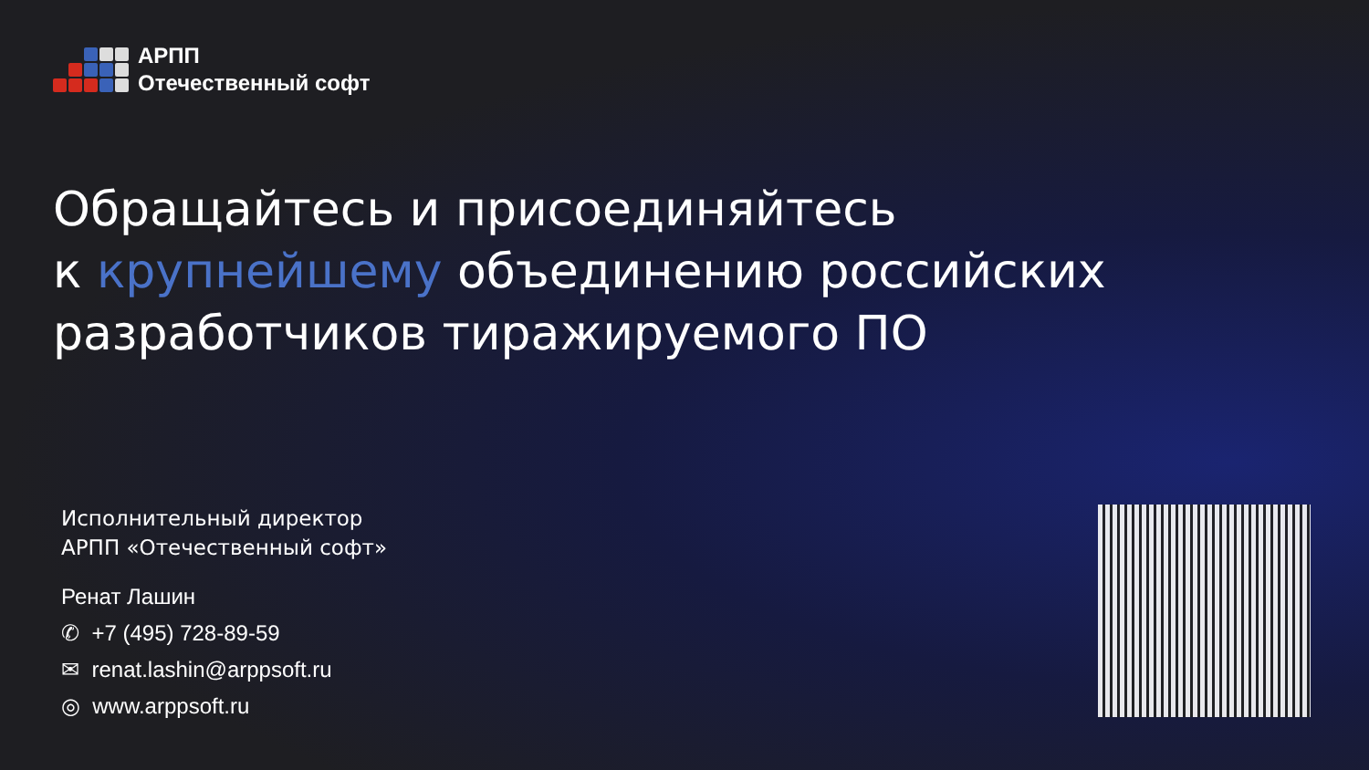АРПП
Отечественный софт
Обращайтесь и присоединяйтесь
к крупнейшему объединению российских
разработчиков тиражируемого ПО
Исполнительный директор
АРПП «Отечественный софт»
Ренат Лашин
✆ +7 (495) 728-89-59
✉ renat.lashin@arppsoft.ru
◎ www.arppsoft.ru